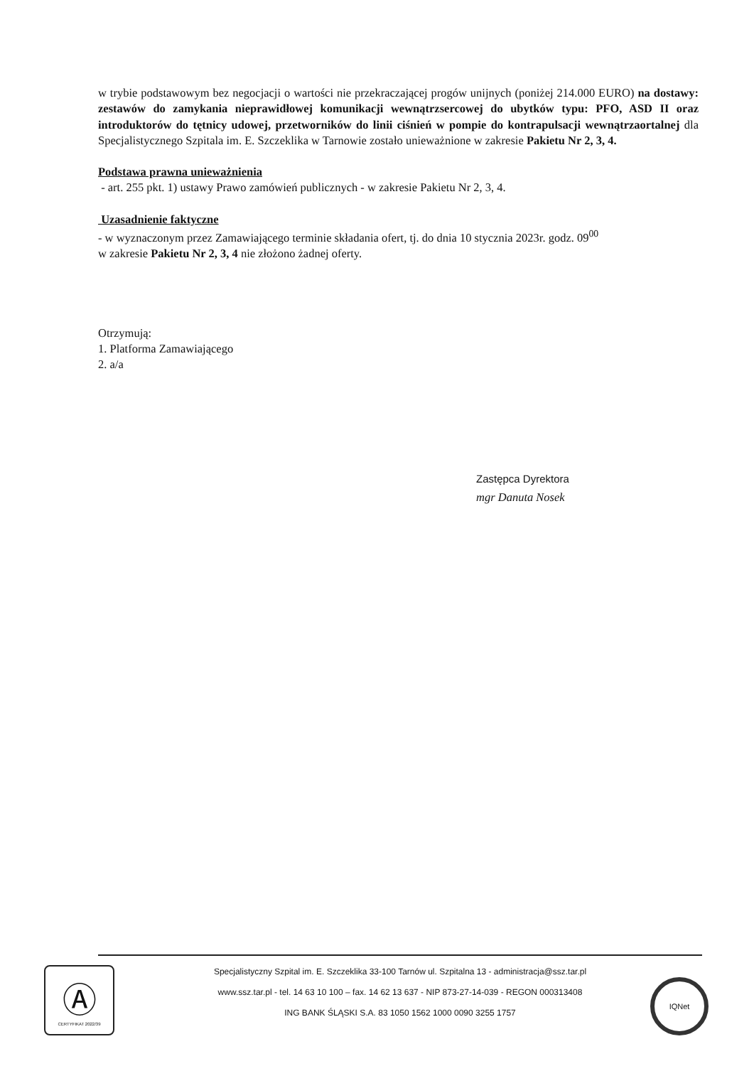w trybie podstawowym bez negocjacji o wartości nie przekraczającej progów unijnych (poniżej 214.000 EURO) na dostawy: zestawów do zamykania nieprawidłowej komunikacji wewnątrzsercowej do ubytków typu: PFO, ASD II oraz introduktorów do tętnicy udowej, przetworników do linii ciśnień w pompie do kontrapulsacji wewnątrzaortalnej dla Specjalistycznego Szpitala im. E. Szczeklika w Tarnowie zostało unieważnione w zakresie Pakietu Nr 2, 3, 4.
Podstawa prawna unieważnienia
- art. 255 pkt. 1) ustawy Prawo zamówień publicznych - w zakresie Pakietu Nr 2, 3, 4.
Uzasadnienie faktyczne
- w wyznaczonym przez Zamawiającego terminie składania ofert, tj. do dnia 10 stycznia 2023r. godz. 09<sup>00</sup>
w zakresie Pakietu Nr 2, 3, 4 nie złożono żadnej oferty.
Otrzymują:
1. Platforma Zamawiającego
2. a/a
Zastępca Dyrektora
mgr Danuta Nosek
Ⓐ
CERTYFIKAT 2022/39
Specjalistyczny Szpital im. E. Szczeklika 33-100 Tarnów ul. Szpitalna 13 - administracja@ssz.tar.pl
www.ssz.tar.pl - tel. 14 63 10 100 – fax. 14 62 13 637 - NIP 873-27-14-039 - REGON 000313408
ING BANK ŚLĄSKI S.A. 83 1050 1562 1000 0090 3255 1757
IQNet